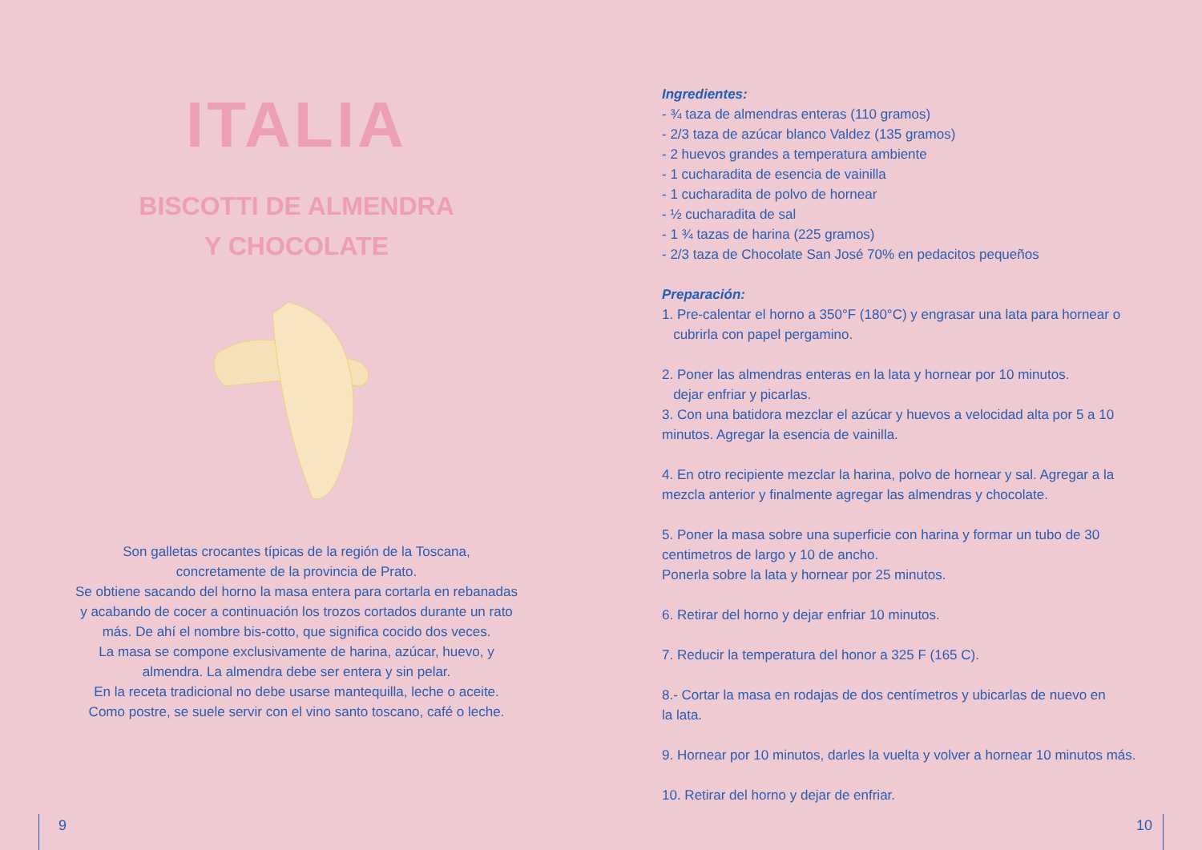ITALIA
BISCOTTI DE ALMENDRA
Y CHOCOLATE
Son galletas crocantes típicas de la región de la Toscana,
concretamente de la provincia de Prato.
Se obtiene sacando del horno la masa entera para cortarla en rebanadas y acabando de cocer a continuación los trozos cortados durante un rato más. De ahí el nombre bis-cotto, que significa cocido dos veces.
La masa se compone exclusivamente de harina, azúcar, huevo, y almendra. La almendra debe ser entera y sin pelar.
En la receta tradicional no debe usarse mantequilla, leche o aceite.
Como postre, se suele servir con el vino santo toscano, café o leche.
Ingredientes:
- ¾ taza de almendras enteras (110 gramos)
- 2/3 taza de azúcar blanco Valdez (135 gramos)
- 2 huevos grandes a temperatura ambiente
- 1 cucharadita de esencia de vainilla
- 1 cucharadita de polvo de hornear
- ½ cucharadita de sal
- 1 ¾ tazas de harina (225 gramos)
- 2/3 taza de Chocolate San José 70% en pedacitos pequeños
Preparación:
1. Pre-calentar el horno a 350°F (180°C) y engrasar una lata para hornear o
cubrirla con papel pergamino.
2. Poner las almendras enteras en la lata y hornear por 10 minutos.
dejar enfriar y picarlas.
3. Con una batidora mezclar el azúcar y huevos a velocidad alta por 5 a 10 minutos. Agregar la esencia de vainilla.
4. En otro recipiente mezclar la harina, polvo de hornear y sal. Agregar a la mezcla anterior y finalmente agregar las almendras y chocolate.
5. Poner la masa sobre una superficie con harina y formar un tubo de 30 centimetros de largo y 10 de ancho.
Ponerla sobre la lata y hornear por 25 minutos.
6. Retirar del horno y dejar enfriar 10 minutos.
7. Reducir la temperatura del honor a 325 F (165 C).
8.- Cortar la masa en rodajas de dos centímetros y ubicarlas de nuevo en
la lata.
9. Hornear por 10 minutos, darles la vuelta y volver a hornear 10 minutos más.
10. Retirar del horno y dejar de enfriar.
9 10